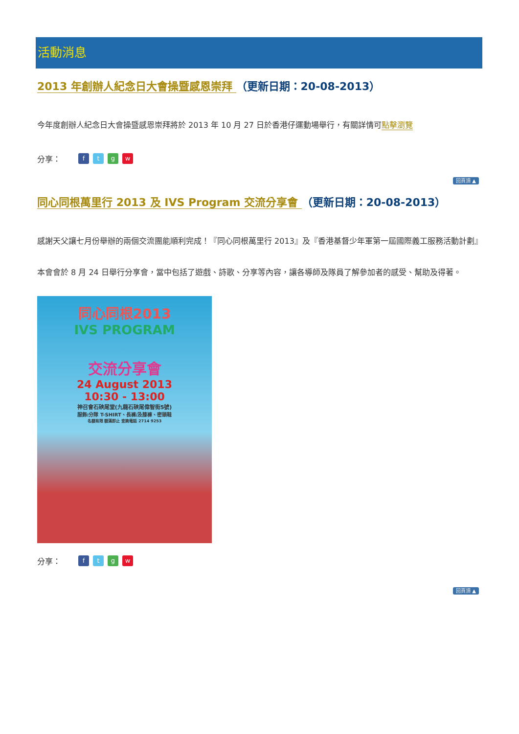活動消息
2013 年創辦人紀念日大會操暨感恩崇拜 （更新日期：20-08-2013）
今年度創辦人紀念日大會操暨感恩崇拜將於 2013 年 10 月 27 日於香港仔運動場舉行，有關詳情可點擊瀏覽
分享： ftgw
回頁頂 ▲
同心同根萬里行 2013 及 IVS Program 交流分享會 （更新日期：20-08-2013）
感謝天父讓七月份舉辦的兩個交流團能順利完成！『同心同根萬里行 2013』及『香港基督少年軍第一屆國際義工服務活動計劃』
本會會於 8 月 24 日舉行分享會，當中包括了遊戲、詩歌、分享等內容，讓各導師及隊員了解參加者的感受、幫助及得著。
同心同根2013
IVS PROGRAM
交流分享會
24 August 2013
10:30 - 13:00
神召會石硤尾堂(九龍石硤尾偉智街5號)
服飾:分隊 T-SHIRT、長褲/及膝褲、密頭鞋
名額有限 額滿即止 查詢電話 2714 9253
分享： ftgw
回頁頂 ▲